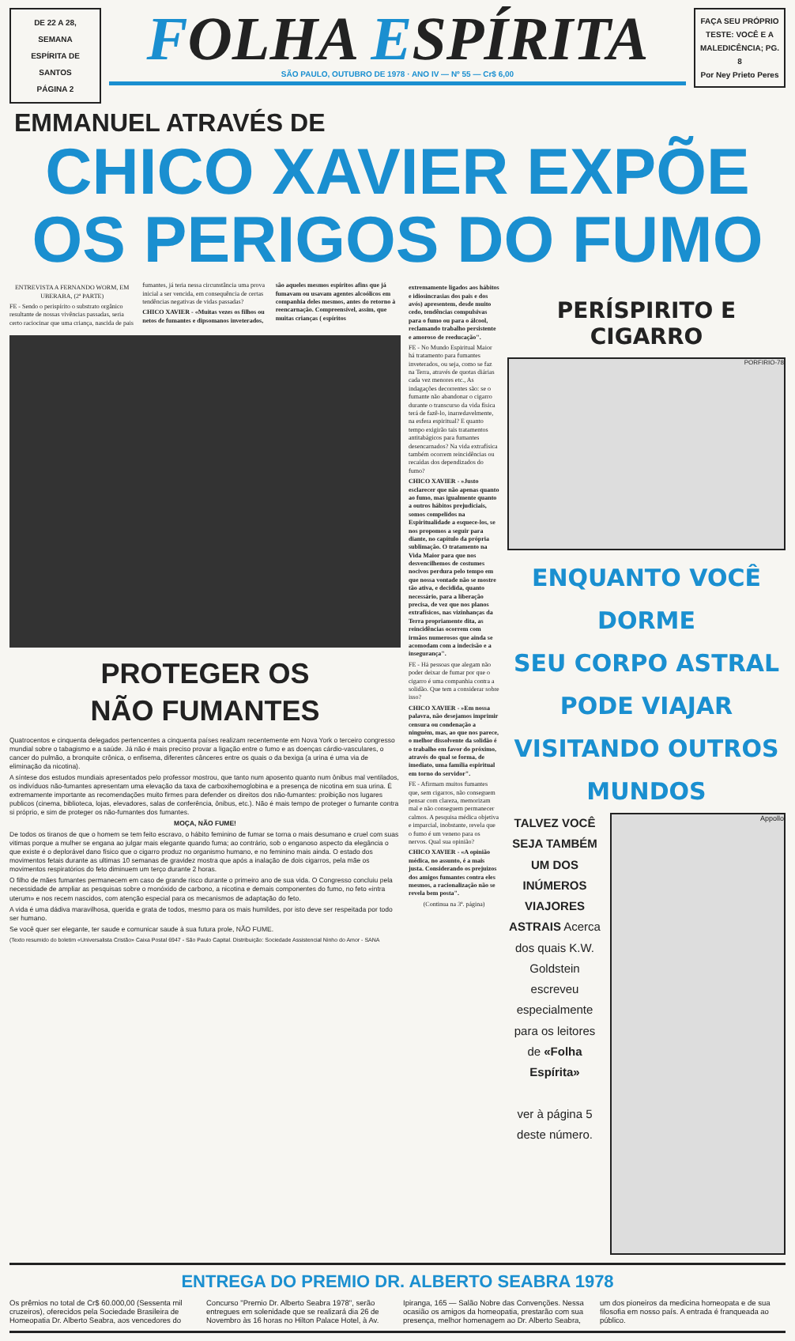DE 22 A 28,
SEMANA
ESPÍRITA DE
SANTOS
PÁGINA 2
FOLHA ESPÍRITA
SÃO PAULO, OUTUBRO DE 1978 · ANO IV — Nº 55 — Cr$ 6,00
FAÇA SEU PRÓPRIO TESTE: VOCÊ E A MALEDICÊNCIA; PG. 8
Por Ney Prieto Peres
EMMANUEL ATRAVÉS DE
CHICO XAVIER EXPÕE
OS PERIGOS DO FUMO
ENTREVISTA A FERNANDO WORM, EM UBERABA, (2ª PARTE)
FE - Sendo o perispírito o substrato orgânico resultante de nossas vivências passadas, seria certo raciocinar que uma criança, nascida de pais fumantes, já teria nessa circunstância uma prova inicial a ser vencida, em consequência de certas tendências negativas de vidas passadas?
CHICO XAVIER - «Muitas vezes os filhos ou netos de fumantes e dipsomanos inveterados, são aqueles mesmos espíritos afins que já fumavam ou usavam agentes alcoólicos em companhia deles mesmos, antes do retorno à reencarnação. Compreensível, assim, que muitas crianças ( espíritos
PROTEGER OS
NÃO FUMANTES
Quatrocentos e cinquenta delegados pertencentes a cinquenta países realizam recentemente em Nova York o terceiro congresso mundial sobre o tabagismo e a saúde. Já não é mais preciso provar a ligação entre o fumo e as doenças cárdio-vasculares, o cancer do pulmão, a bronquite crônica, o enfisema, diferentes cânceres entre os quais o da bexiga (a urina é uma via de eliminação da nicotina).
A síntese dos estudos mundiais apresentados pelo professor mostrou, que tanto num aposento quanto num ônibus mal ventilados, os indivíduos não-fumantes apresentam uma elevação da taxa de carboxihemoglobina e a presença de nicotina em sua urina. É extremamente importante as recomendações muito firmes para defender os direitos dos não-fumantes: proibição nos lugares publicos (cinema, biblioteca, lojas, elevadores, salas de conferência, ônibus, etc.). Não é mais tempo de proteger o fumante contra si próprio, e sim de proteger os não-fumantes dos fumantes.
MOÇA, NÃO FUME!
De todos os tiranos de que o homem se tem feito escravo, o hábito feminino de fumar se torna o mais desumano e cruel com suas vitimas porque a mulher se engana ao julgar mais elegante quando fuma; ao contrário, sob o enganoso aspecto da elegância o que existe é o deplorável dano físico que o cigarro produz no organismo humano, e no feminino mais ainda. O estado dos movimentos fetais durante as ultimas 10 semanas de gravidez mostra que após a inalação de dois cigarros, pela mãe os movimentos respiratórios do feto diminuem um terço durante 2 horas.
O filho de mães fumantes permanecem em caso de grande risco durante o primeiro ano de sua vida. O Congresso concluiu pela necessidade de ampliar as pesquisas sobre o monóxido de carbono, a nicotina e demais componentes do fumo, no feto «intra uterum» e nos recem nascidos, com atenção especial para os mecanismos de adaptação do feto.
A vida é uma dádiva maravilhosa, querida e grata de todos, mesmo para os mais humildes, por isto deve ser respeitada por todo ser humano.
Se você quer ser elegante, ter saude e comunicar saude à sua futura prole, NÃO FUME.
(Texto resumido do boletim «Universalista Cristão» Caixa Postal 6947 - São Paulo Capital. Distribuição: Sociedade Assistencial Ninho do Amor - SANA
extremamente ligados aos hábitos e idiosincrasias dos pais e dos avós) apresentem, desde muito cedo, tendências compulsivas para o fumo ou para o álcool, reclamando trabalho persistente e amoroso de reeducação".
FE - No Mundo Espiritual Maior há tratamento para fumantes inveterados, ou seja, como se faz na Terra, através de quotas diárias cada vez menores etc., As indagações decorrentes são: se o fumante não abandonar o cigarro durante o transcurso da vida física terá de fazê-lo, inarredavelmente, na esfera espiritual? E quanto tempo exigirão tais tratamentos antitabágicos para fumantes desencarnados? Na vida extrafísica também ocorrem reincidências ou recaídas dos dependizados do fumo?
CHICO XAVIER - »Justo esclarecer que não apenas quanto ao fumo, mas igualmente quanto a outros hábitos prejudiciais, somos compelidos na Espiritualidade a esquece-los, se nos propomos a seguir para diante, no capítulo da própria sublimação. O tratamento na Vida Maior para que nos desvencilhemos de costumes nocivos perdura pelo tempo em que nossa vontade não se mostre tão ativa, e decidida, quanto necessário, para a liberação precisa, de vez que nos planos extrafísicos, nas vizinhanças da Terra propriamente dita, as reincidências ocorrem com irmãos numerosos que ainda se acomodam com a indecisão e a insegurança".
FE - Há pessoas que alegam não poder deixar de fumar por que o cigarro é uma companhia contra a solidão. Que tem a considerar sobre isso?
CHICO XAVIER - »Em nossa palavra, não desejamos imprimir censura ou condenação a ninguém, mas, ao que nos parece, o melhor dissolvente da solidão é o trabalho em favor do próximo, através do qual se forma, de imediato, uma família espiritual em torno do servidor".
FE - Afirmam muitos fumantes que, sem cigarros, não conseguem pensar com clareza, memorizam mal e não conseguem permanecer calmos. A pesquisa médica objetiva e imparcial, inobstante, revela que o fumo é um veneno para os nervos. Qual sua opinião?
CHICO XAVIER - «A opinião médica, no assunto, é a mais justa. Considerando os prejuizos dos amigos fumantes contra eles mesmos, a racionalização não se revela bem posta".
(Continua na 3ª. página)
PERÍSPIRITO E CIGARRO
PORFIRIO-78
ENQUANTO VOCÊ DORME
SEU CORPO ASTRAL PODE VIAJAR
VISITANDO OUTROS MUNDOS
TALVEZ VOCÊ SEJA TAMBÉM UM DOS INÚMEROS VIAJORES ASTRAIS Acerca dos quais K.W. Goldstein escreveu especialmente para os leitores de «Folha Espírita»
ver à página 5 deste número.
Appollo
ENTREGA DO PREMIO DR. ALBERTO SEABRA 1978
Os prêmios no total de Cr$ 60.000,00 (Sessenta mil cruzeiros), oferecidos pela Sociedade Brasileira de Homeopatia Dr. Alberto Seabra, aos vencedores do Concurso "Premio Dr. Alberto Seabra 1978", serão entregues em solenidade que se realizará dia 26 de Novembro às 16 horas no Hilton Palace Hotel, à Av. Ipiranga, 165 — Salão Nobre das Convenções. Nessa ocasião os amigos da homeopatia, prestarão com sua presença, melhor homenagem ao Dr. Alberto Seabra, um dos pioneiros da medicina homeopata e de sua filosofia em nosso país. A entrada é franqueada ao público.